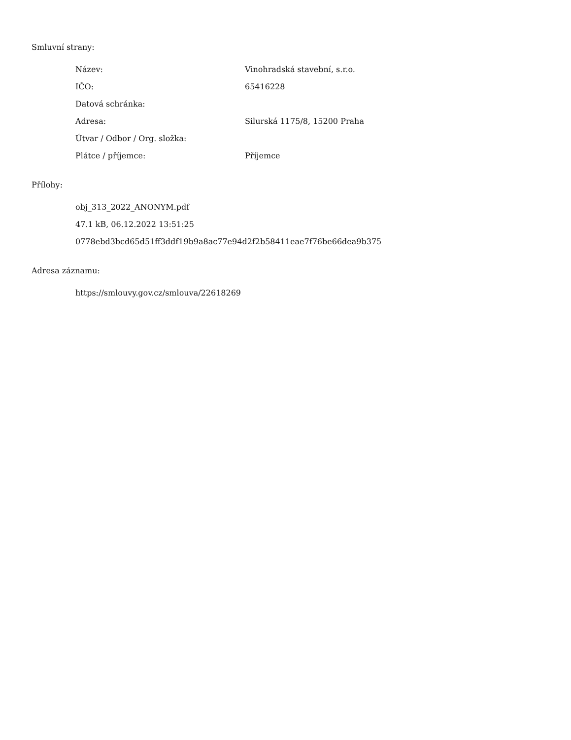Smluvní strany:
| Název: | Vinohradská stavební, s.r.o. |
| IČO: | 65416228 |
| Datová schránka: | |
| Adresa: | Silurská 1175/8, 15200 Praha |
| Útvar / Odbor / Org. složka: | |
| Plátce / příjemce: | Příjemce |
Přílohy:
obj_313_2022_ANONYM.pdf
47.1 kB, 06.12.2022 13:51:25
0778ebd3bcd65d51ff3ddf19b9a8ac77e94d2f2b58411eae7f76be66dea9b375
Adresa záznamu:
https://smlouvy.gov.cz/smlouva/22618269